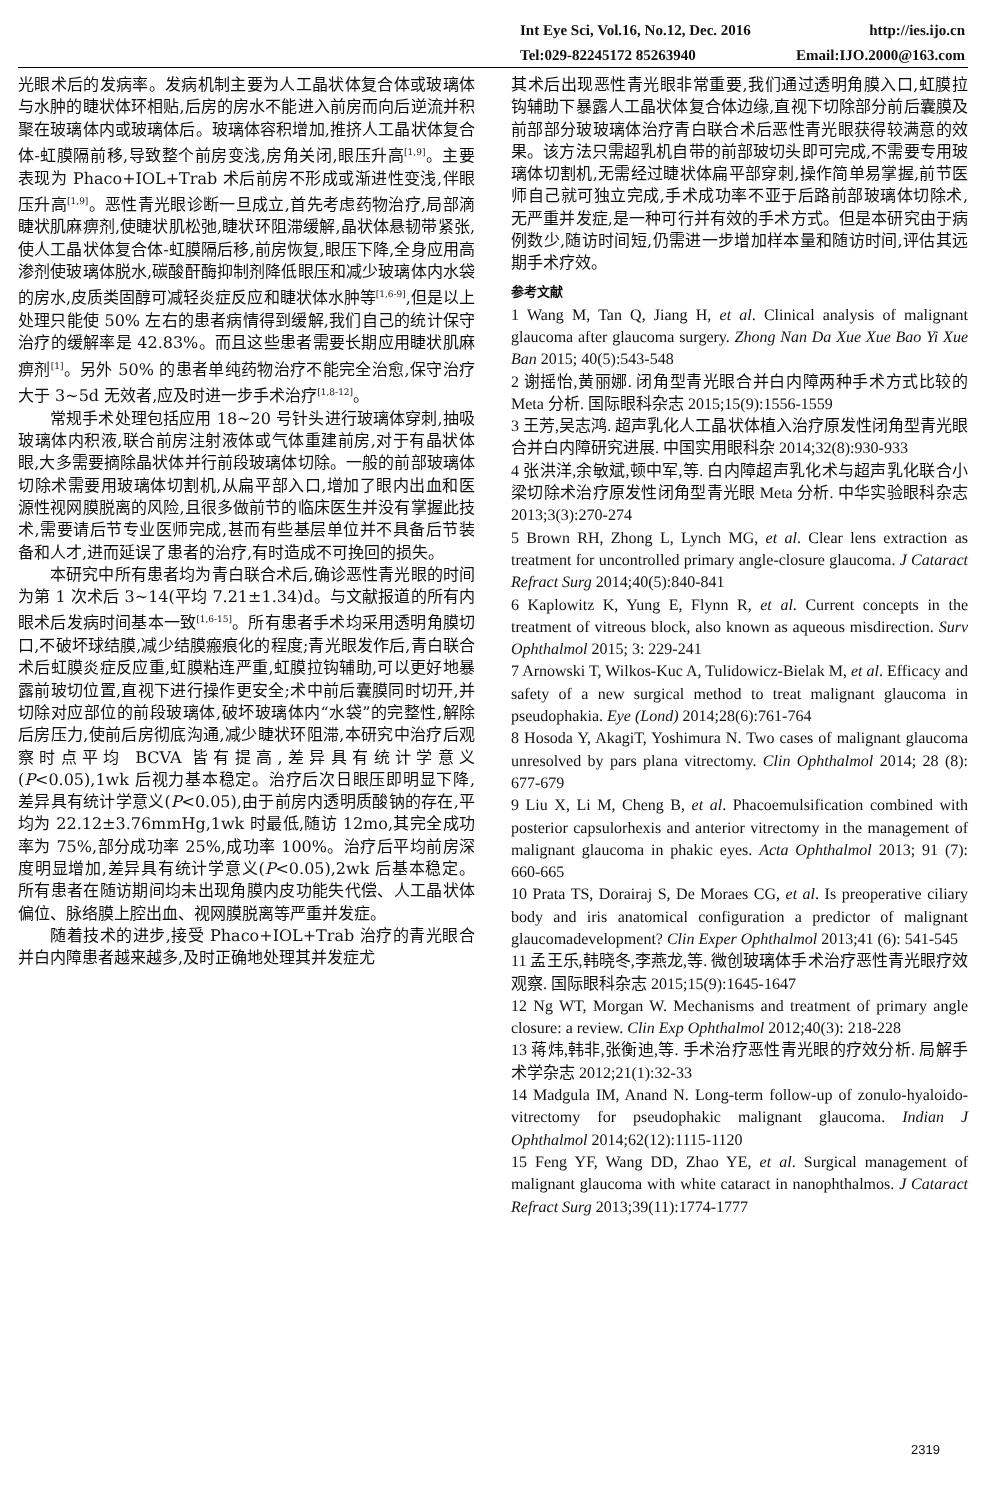Int Eye Sci, Vol.16, No.12, Dec. 2016 http://ies.ijo.cn
Tel:029-82245172 85263940 Email:IJO.2000@163.com
光眼术后的发病率。发病机制主要为人工晶状体复合体或玻璃体与水肿的睫状体环相贴,后房的房水不能进入前房而向后逆流并积聚在玻璃体内或玻璃体后。玻璃体容积增加,推挤人工晶状体复合体-虹膜隔前移,导致整个前房变浅,房角关闭,眼压升高<sup>[1,9]</sup>。主要表现为 Phaco+IOL+Trab 术后前房不形成或渐进性变浅,伴眼压升高<sup>[1,9]</sup>。恶性青光眼诊断一旦成立,首先考虑药物治疗,局部滴睫状肌麻痹剂,使睫状肌松弛,睫状环阻滞缓解,晶状体悬韧带紧张,使人工晶状体复合体-虹膜隔后移,前房恢复,眼压下降,全身应用高渗剂使玻璃体脱水,碳酸酐酶抑制剂降低眼压和减少玻璃体内水袋的房水,皮质类固醇可减轻炎症反应和睫状体水肿等<sup>[1,6-9]</sup>,但是以上处理只能使 50% 左右的患者病情得到缓解,我们自己的统计保守治疗的缓解率是 42.83%。而且这些患者需要长期应用睫状肌麻痹剂<sup>[1]</sup>。另外 50% 的患者单纯药物治疗不能完全治愈,保守治疗大于 3~5d 无效者,应及时进一步手术治疗<sup>[1,8-12]</sup>。
常规手术处理包括应用 18~20 号针头进行玻璃体穿刺,抽吸玻璃体内积液,联合前房注射液体或气体重建前房,对于有晶状体眼,大多需要摘除晶状体并行前段玻璃体切除。一般的前部玻璃体切除术需要用玻璃体切割机,从扁平部入口,增加了眼内出血和医源性视网膜脱离的风险,且很多做前节的临床医生并没有掌握此技术,需要请后节专业医师完成,甚而有些基层单位并不具备后节装备和人才,进而延误了患者的治疗,有时造成不可挽回的损失。
本研究中所有患者均为青白联合术后,确诊恶性青光眼的时间为第 1 次术后 3~14(平均 7.21±1.34)d。与文献报道的所有内眼术后发病时间基本一致<sup>[1,6-15]</sup>。所有患者手术均采用透明角膜切口,不破坏球结膜,减少结膜瘢痕化的程度;青光眼发作后,青白联合术后虹膜炎症反应重,虹膜粘连严重,虹膜拉钩辅助,可以更好地暴露前玻切位置,直视下进行操作更安全;术中前后囊膜同时切开,并切除对应部位的前段玻璃体,破坏玻璃体内“水袋”的完整性,解除后房压力,使前后房彻底沟通,减少睫状环阻滞,本研究中治疗后观察时点平均 BCVA 皆有提高,差异具有统计学意义(P<0.05),1wk 后视力基本稳定。治疗后次日眼压即明显下降,差异具有统计学意义(P<0.05),由于前房内透明质酸钠的存在,平均为 22.12±3.76mmHg,1wk 时最低,随访 12mo,其完全成功率为 75%,部分成功率 25%,成功率 100%。治疗后平均前房深度明显增加,差异具有统计学意义(P<0.05),2wk 后基本稳定。所有患者在随访期间均未出现角膜内皮功能失代偿、人工晶状体偏位、脉络膜上腔出血、视网膜脱离等严重并发症。
随着技术的进步,接受 Phaco+IOL+Trab 治疗的青光眼合并白内障患者越来越多,及时正确地处理其并发症尤
其术后出现恶性青光眼非常重要,我们通过透明角膜入口,虹膜拉钩辅助下暴露人工晶状体复合体边缘,直视下切除部分前后囊膜及前部部分玻玻璃体治疗青白联合术后恶性青光眼获得较满意的效果。该方法只需超乳机自带的前部玻切头即可完成,不需要专用玻璃体切割机,无需经过睫状体扁平部穿刺,操作简单易掌握,前节医师自己就可独立完成,手术成功率不亚于后路前部玻璃体切除术,无严重并发症,是一种可行并有效的手术方式。但是本研究由于病例数少,随访时间短,仍需进一步增加样本量和随访时间,评估其远期手术疗效。
参考文献
1 Wang M, Tan Q, Jiang H, et al. Clinical analysis of malignant glaucoma after glaucoma surgery. Zhong Nan Da Xue Xue Bao Yi Xue Ban 2015; 40(5):543-548
2 谢摇怡,黄丽娜. 闭角型青光眼合并白内障两种手术方式比较的 Meta 分析. 国际眼科杂志 2015;15(9):1556-1559
3 王芳,吴志鸿. 超声乳化人工晶状体植入治疗原发性闭角型青光眼合并白内障研究进展. 中国实用眼科杂 2014;32(8):930-933
4 张洪洋,余敏斌,顿中军,等. 白内障超声乳化术与超声乳化联合小梁切除术治疗原发性闭角型青光眼 Meta 分析. 中华实验眼科杂志 2013;3(3):270-274
5 Brown RH, Zhong L, Lynch MG, et al. Clear lens extraction as treatment for uncontrolled primary angle-closure glaucoma. J Cataract Refract Surg 2014;40(5):840-841
6 Kaplowitz K, Yung E, Flynn R, et al. Current concepts in the treatment of vitreous block, also known as aqueous misdirection. Surv Ophthalmol 2015; 3: 229-241
7 Arnowski T, Wilkos-Kuc A, Tulidowicz-Bielak M, et al. Efficacy and safety of a new surgical method to treat malignant glaucoma in pseudophakia. Eye (Lond) 2014;28(6):761-764
8 Hosoda Y, AkagiT, Yoshimura N. Two cases of malignant glaucoma unresolved by pars plana vitrectomy. Clin Ophthalmol 2014; 28 (8): 677-679
9 Liu X, Li M, Cheng B, et al. Phacoemulsification combined with posterior capsulorhexis and anterior vitrectomy in the management of malignant glaucoma in phakic eyes. Acta Ophthalmol 2013; 91 (7): 660-665
10 Prata TS, Dorairaj S, De Moraes CG, et al. Is preoperative ciliary body and iris anatomical configuration a predictor of malignant glaucomadevelopment? Clin Exper Ophthalmol 2013;41 (6): 541-545
11 孟王乐,韩晓冬,李燕龙,等. 微创玻璃体手术治疗恶性青光眼疗效观察. 国际眼科杂志 2015;15(9):1645-1647
12 Ng WT, Morgan W. Mechanisms and treatment of primary angle closure: a review. Clin Exp Ophthalmol 2012;40(3): 218-228
13 蒋炜,韩非,张衡迪,等. 手术治疗恶性青光眼的疗效分析. 局解手术学杂志 2012;21(1):32-33
14 Madgula IM, Anand N. Long-term follow-up of zonulo-hyaloido-vitrectomy for pseudophakic malignant glaucoma. Indian J Ophthalmol 2014;62(12):1115-1120
15 Feng YF, Wang DD, Zhao YE, et al. Surgical management of malignant glaucoma with white cataract in nanophthalmos. J Cataract Refract Surg 2013;39(11):1774-1777
2319